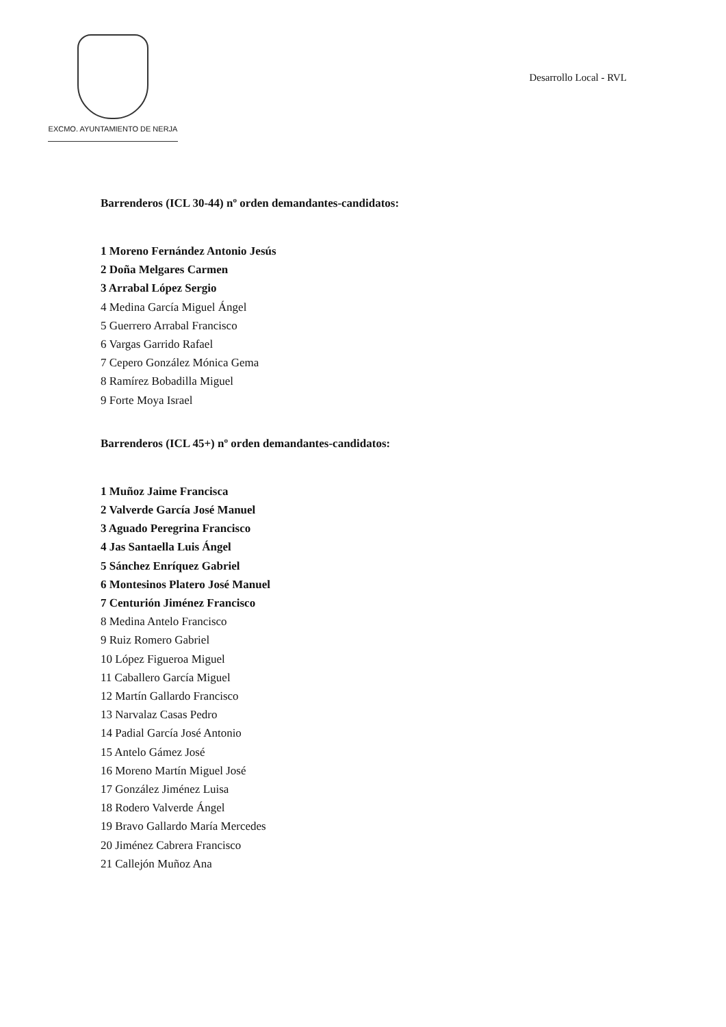EXCMO. AYUNTAMIENTO DE NERJA
Desarrollo Local - RVL
Barrenderos (ICL 30-44) nº orden demandantes-candidatos:
1 Moreno Fernández Antonio Jesús
2 Doña Melgares Carmen
3 Arrabal López Sergio
4 Medina García Miguel Ángel
5 Guerrero Arrabal Francisco
6 Vargas Garrido Rafael
7 Cepero González Mónica Gema
8 Ramírez Bobadilla Miguel
9 Forte Moya Israel
Barrenderos (ICL 45+) nº orden demandantes-candidatos:
1 Muñoz Jaime Francisca
2 Valverde García José Manuel
3 Aguado Peregrina Francisco
4 Jas Santaella Luis Ángel
5 Sánchez Enríquez Gabriel
6 Montesinos Platero José Manuel
7 Centurión Jiménez Francisco
8 Medina Antelo Francisco
9 Ruiz Romero Gabriel
10 López Figueroa Miguel
11 Caballero García Miguel
12 Martín Gallardo Francisco
13 Narvalaz Casas Pedro
14 Padial García José Antonio
15 Antelo Gámez José
16 Moreno Martín Miguel José
17 González Jiménez Luisa
18 Rodero Valverde Ángel
19 Bravo Gallardo María Mercedes
20 Jiménez Cabrera Francisco
21 Callejón Muñoz Ana